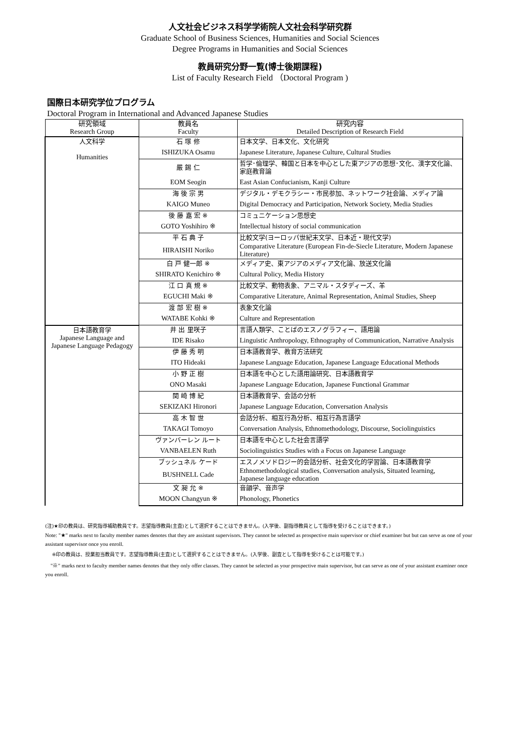人文社会ビジネス科学学術院人文社会科学研究群
Graduate School of Business Sciences, Humanities and Social Sciences
Degree Programs in Humanities and Social Sciences
教員研究分野一覧(博士後期課程)
List of Faculty Research Field （Doctoral Program )
国際日本研究学位プログラム
Doctoral Program in International and Advanced Japanese Studies
| 研究領域 Research Group | 教員名 Faculty | 研究内容 Detailed Description of Research Field |
| --- | --- | --- |
| 人文科学 Humanities | 石 塚 修 | 日本文学、日本文化、文化研究 |
| | ISHIZUKA Osamu | Japanese Literature, Japanese Culture, Cultural Studies |
| | 嚴 錫 仁 | 哲学･倫理学、韓国と日本を中心とした東アジアの思想･文化、漢字文化論、家庭教育論 |
| | EOM Seogin | East Asian Confucianism, Kanji Culture |
| | 海 後 宗 男 | デジタル・デモクラシー・市民参加、ネットワーク社会論、メディア論 |
| | KAIGO Muneo | Digital Democracy and Participation, Network Society, Media Studies |
| | 後 藤 嘉 宏 ※ | コミュニケーション思想史 |
| | GOTO Yoshihiro ※ | Intellectual history of social communication |
| | 平 石 典 子 | 比較文学(ヨーロッパ世紀末文学、日本近・現代文学) |
| | HIRAISHI Noriko | Comparative Literature (European Fin-de-Siecle Literature, Modern Japanese Literature) |
| | 白 戸 健一郎 ※ | メディア史、東アジアのメディア文化論、放送文化論 |
| | SHIRATO Kenichiro ※ | Cultural Policy, Media History |
| | 江 口 真 規 ※ | 比較文学、動物表象、アニマル・スタディーズ、羊 |
| | EGUCHI Maki ※ | Comparative Literature, Animal Representation, Animal Studies, Sheep |
| | 渡 部 宏 樹 ※ | 表象文化論 |
| | WATABE Kohki ※ | Culture and Representation |
| 日本語教育学 Japanese Language and Japanese Language Pedagogy | 井 出 里咲子 | 言語人類学、ことばのエスノグラフィー、語用論 |
| | IDE Risako | Linguistic Anthropology, Ethnography of Communication, Narrative Analysis |
| | 伊 藤 秀 明 | 日本語教育学、教育方法研究 |
| | ITO Hideaki | Japanese Language Education, Japanese Language Educational Methods |
| | 小 野 正 樹 | 日本語を中心とした語用論研究、日本語教育学 |
| | ONO Masaki | Japanese Language Education, Japanese Functional Grammar |
| | 関 崎 博 紀 | 日本語教育学、会話の分析 |
| | SEKIZAKI Hironori | Japanese Language Education, Conversation Analysis |
| | 高 木 智 世 | 会話分析、相互行為分析、相互行為言語学 |
| | TAKAGI Tomoyo | Conversation Analysis, Ethnomethodology, Discourse, Sociolinguistics |
| | ヴァンバーレン ルート | 日本語を中心とした社会言語学 |
| | VANBAELEN Ruth | Sociolinguistics Studies with a Focus on Japanese Language |
| | ブッシュネル ケード | エスノメソドロジー的会話分析、社会文化的学習論、日本語教育学 |
| | BUSHNELL Cade | Ethnomethodological studies, Conversation analysis, Situated learning, Japanese language education |
| | 文 昶 允 ※ | 音韻学、音声学 |
| | MOON Changyun ※ | Phonology, Phonetics |
(注)★印の教員は、研究指導補助教員です。志望指導教員(主査)として選択することはできません。(入学後、副指導教員として指導を受けることはできます。)
Note: "★" marks next to faculty member names denotes that they are assistant supervisors. They cannot be selected as prospective main supervisor or chief examiner but but can serve as one of your assistant supervisor once you enroll.
※印の教員は、授業担当教員です。志望指導教員(主査)として選択することはできません。(入学後、副査として指導を受けることは可能です。)
　"※" marks next to faculty member names denotes that they only offer classes. They cannot be selected as your prospective main supervisor, but can serve as one of your assistant examiner once you enroll.